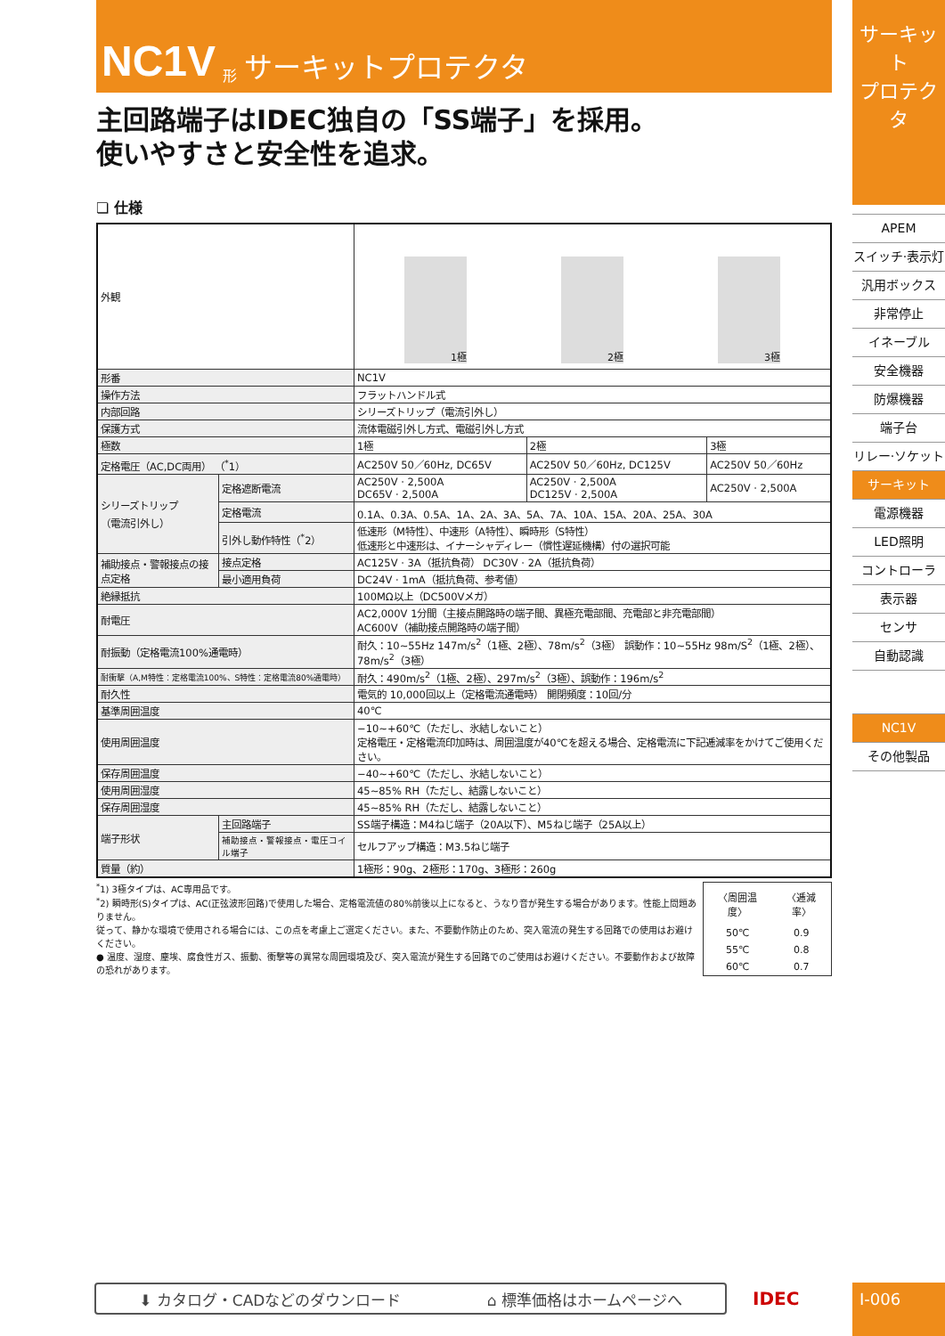NC1V 形 サーキットプロテクタ
主回路端子はIDEC独自の「SS端子」を採用。
使いやすさと安全性を追求。
❏ 仕様
| 外観 | | 1極 2極 3極 | | |
| 形番 | | NC1V | | |
| 操作方法 | | フラットハンドル式 | | |
| 内部回路 | | シリーズトリップ（電流引外し） | | |
| 保護方式 | | 流体電磁引外し方式、電磁引外し方式 | | |
| 極数 | | 1極 | 2極 | 3極 |
| 定格電圧（AC,DC両用） （<sup>*</sup>1） | | AC250V 50／60Hz, DC65V | AC250V 50／60Hz, DC125V | AC250V 50／60Hz |
| シリーズトリップ （電流引外し） | 定格遮断電流 | AC250V · 2,500A DC65V · 2,500A | AC250V · 2,500A DC125V · 2,500A | AC250V · 2,500A |
| | 定格電流 | 0.1A、0.3A、0.5A、1A、2A、3A、5A、7A、10A、15A、20A、25A、30A | | |
| | 引外し動作特性（<sup>*</sup>2） | 低速形（M特性）、中速形（A特性）、瞬時形（S特性） 低速形と中速形は、イナーシャディレー（慣性遅延機構）付の選択可能 | | |
| 補助接点・警報接点の接点定格 | 接点定格 | AC125V · 3A（抵抗負荷） DC30V · 2A（抵抗負荷） | | |
| | 最小適用負荷 | DC24V · 1mA（抵抗負荷、参考値） | | |
| 絶縁抵抗 | | 100MΩ以上（DC500Vメガ） | | |
| 耐電圧 | | AC2,000V 1分間（主接点開路時の端子間、異極充電部間、充電部と非充電部間） AC600V（補助接点開路時の端子間） | | |
| 耐振動（定格電流100%通電時） | | 耐久：10~55Hz 147m/s<sup>2</sup>（1極、2極）、78m/s<sup>2</sup>（3極） 誤動作：10~55Hz 98m/S<sup>2</sup>（1極、2極）、78m/s<sup>2</sup>（3極） | | |
| 耐衝撃（A,M特性：定格電流100%、S特性：定格電流80%通電時） | | 耐久：490m/s<sup>2</sup>（1極、2極）、297m/s<sup>2</sup>（3極）、誤動作：196m/s<sup>2</sup> | | |
| 耐久性 | | 電気的 10,000回以上（定格電流通電時） 開閉頻度：10回/分 | | |
| 基準周囲温度 | | 40℃ | | |
| 使用周囲温度 | | −10~+60℃（ただし、氷結しないこと） 定格電圧・定格電流印加時は、周囲温度が40℃を超える場合、定格電流に下記逓減率をかけてご使用ください。 | | |
| 保存周囲温度 | | −40~+60℃（ただし、氷結しないこと） | | |
| 使用周囲湿度 | | 45~85% RH（ただし、結露しないこと） | | |
| 保存周囲湿度 | | 45~85% RH（ただし、結露しないこと） | | |
| 端子形状 | 主回路端子 | SS端子構造：M4ねじ端子（20A以下）、M5ねじ端子（25A以上） | | |
| | 補助接点・警報接点・電圧コイル端子 | セルフアップ構造：M3.5ねじ端子 | | |
| 質量（約） | | 1極形：90g、2極形：170g、3極形：260g | | |
<sup>*</sup> 1) 3極タイプは、AC専用品です。
<sup>*</sup> 2) 瞬時形(S)タイプは、AC(正弦波形回路)で使用した場合、定格電流値の80%前後以上になると、うなり音が発生する場合があります。性能上問題ありません。
従って、静かな環境で使用される場合には、この点を考慮上ご選定ください。また、不要動作防止のため、突入電流の発生する回路での使用はお避けください。
● 温度、湿度、塵埃、腐食性ガス、振動、衝撃等の異常な周囲環境及び、突入電流が発生する回路でのご使用はお避けください。不要動作および故障の恐れがあります。
| 〈周囲温度〉 | 〈逓減率〉 |
| 50℃ | 0.9 |
| 55℃ | 0.8 |
| 60℃ | 0.7 |
サーキット
プロテクタ
APEM
スイッチ·表示灯
汎用ボックス
非常停止
イネーブル
安全機器
防爆機器
端子台
リレー·ソケット
サーキット
電源機器
LED照明
コントローラ
表示器
センサ
自動認識
NC1V
その他製品
⬇ カタログ・CADなどのダウンロード ⌂ 標準価格はホームページへ IDEC I-006